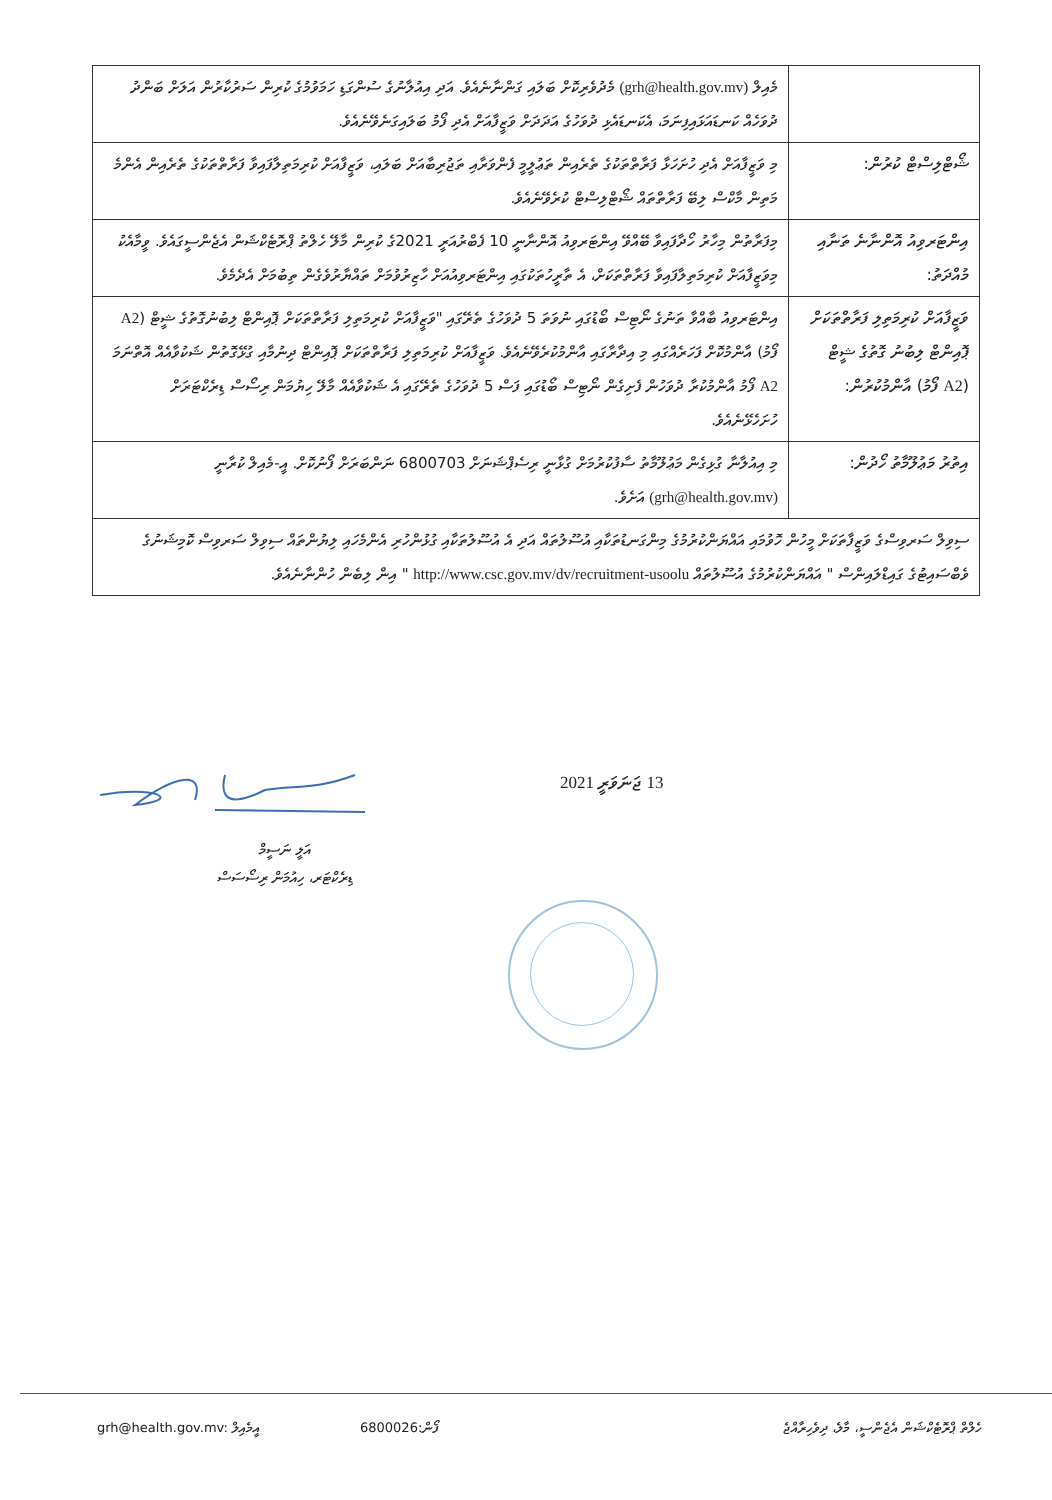| | މެއިލް (grh@health.gov.mv) މެދުވެރިކޮށް ބަލައި ގަންނާނެއެވެ. އަދި އިއުލާނުގެ ސުންގަޑި ހަމަވުމުގެ ކުރިން ސަރުކާރުން އަލަށް ބަންދު ދުވަހެއް ކަނޑައަޅައިފިނަމަ، އެކަނޑައެޅި ދުވަހުގެ އަދަދަށް ވަޒީފާއަށް އެދި ފޯމު ބަލައިގަނެވޭނެއެވެ. |
| ޝޯޓްލިސްޓް ކުރުން: | މި ވަޒީފާއަށް އެދި ހުށަހަޅާ ފަރާތްތަކުގެ ތެރެއިން ތަޢުލީމީ ފެންވަރާއި ތަޖުރިބާއަށް ބަލައި، ވަޒީފާއަށް ކުރިމަތިލާފައިވާ ފަރާތްތަކުގެ ތެރެއިން އެންމެ މަތިން މާކްސް ލިބޭ ފަރާތްތައް ޝޯޓްލިސްޓް ކުރެވޭނެއެވެ. |
| އިންޓަރވިއު އޮންނާނެ ތަނާއި މުއްދަތު: | މިފަރާތުން މިހާރު ހޯދާފައިވާ ބޭއްވޭ އިންޓަރވިއު އޮންނާނީ 10 ފެބްރުއަރީ 2021ގެ ކުރިން މާލޭ ހެލްތު ޕްރޮޓެކްޝަން އެޖެންސީގައެވެ. ވީމާއެކު މިވަޒީފާއަށް ކުރިމަތިލާފައިވާ ފަރާތްތަކަށް، އެ ތާރީހުތަކުގައި އިންޓަރވިއުއަށް ހާޒިރުވުމަށް ތައްޔާރުވެގެން ތިބުމަށް އެދެމެވެ. |
| ވަޒީފާއަށް ކުރިމަތިލި ފަރާތްތަކަށް ޕޮއިންޓް ލިބުނު ގޮތުގެ ޝީޓް ( A2 ފޯމު) އާންމުކުރުން: | އިންޓަރވިއު ބާއްވާ ތަނުގެ ނޯޓިސް ބޯޑުގައި ނުވަތަ 5 ދުވަހުގެ ތެރޭގައި "ވަޒީފާއަށް ކުރިމަތިލި ފަރާތްތަކަށް ޕޮއިންޓް ލިބުނުގޮތުގެ ޝީޓް ( A2 ފޯމު) އާންމުކޮށް ފަހަރެއްގައި މި އިދާރާގައި އާންމުކުރެވޭނެއެވެ. ވަޒީފާއަށް ކުރިމަތިލި ފަރާތްތަކަށް ޕޮއިންޓް ދިނުމާއި ގުޅޭގޮތުން ޝަކުވާއެއް އޮތްނަމަ A2 ފޯމު އާންމުކުރާ ދުވަހުން ފެށިގެން ނޯޓިސް ބޯޑުގައި ފަސް 5 ދުވަހުގެ ތެރޭގައި އެ ޝަކުވާއެއް މާލޭ ހިޔުމަން ރިސޯސް ޑިރެކްޓަރަށް ހުށަހެޅޭނެއެވެ. |
| އިތުރު މަޢުލޫމާތު ހޯދުން: | މި އިއުލާނާ ގުޅިގެން މަޢުލޫމާތު ސާފުކުރުމަށް ގުޅާނީ ރިސެޕްޝަނަށް 6800703 ނަންބަރަށް ފޯނުކޮށް. އީ-މެއިލް ކުރާނީ (grh@health.gov.mv) އަށެވެ. |
| ސިވިލް ސަރވިސްގެ ވަޒީފާތަކަށް މީހުން ހޮވުމައި އައްޔަންކުރުމުގެ މިންގަނޑުތަކާއި އުސޫލުތައް އަދި އެ އުސޫލުތަކާއި ގުޅުންހުރި އެންމެހައި ލިޔުންތައް ސިވިލް ސަރވިސް ކޮމިޝަނުގެ ވެބްސައިޓުގެ ގައިޑްލައިންސް " އައްޔަންކުރުމުގެ އުސޫލުތައް http://www.csc.gov.mv/dv/recruitment-usoolu " އިން ލިބެން ހުންނާނެއެވެ. | |
13 ޖަނަވަރީ 2021
އަލީ ނަސީމް
ޑިރެކްޓަރ، ހިއުމަން ރިސޯސަސް
grh@health.gov.mv: އީމެއިލް 6800026:ފޯން ހެލްތް ޕްރޮޓެކްޝަން އެޖެންސީ، މާލެ، ދިވެހިރާއްޖެ